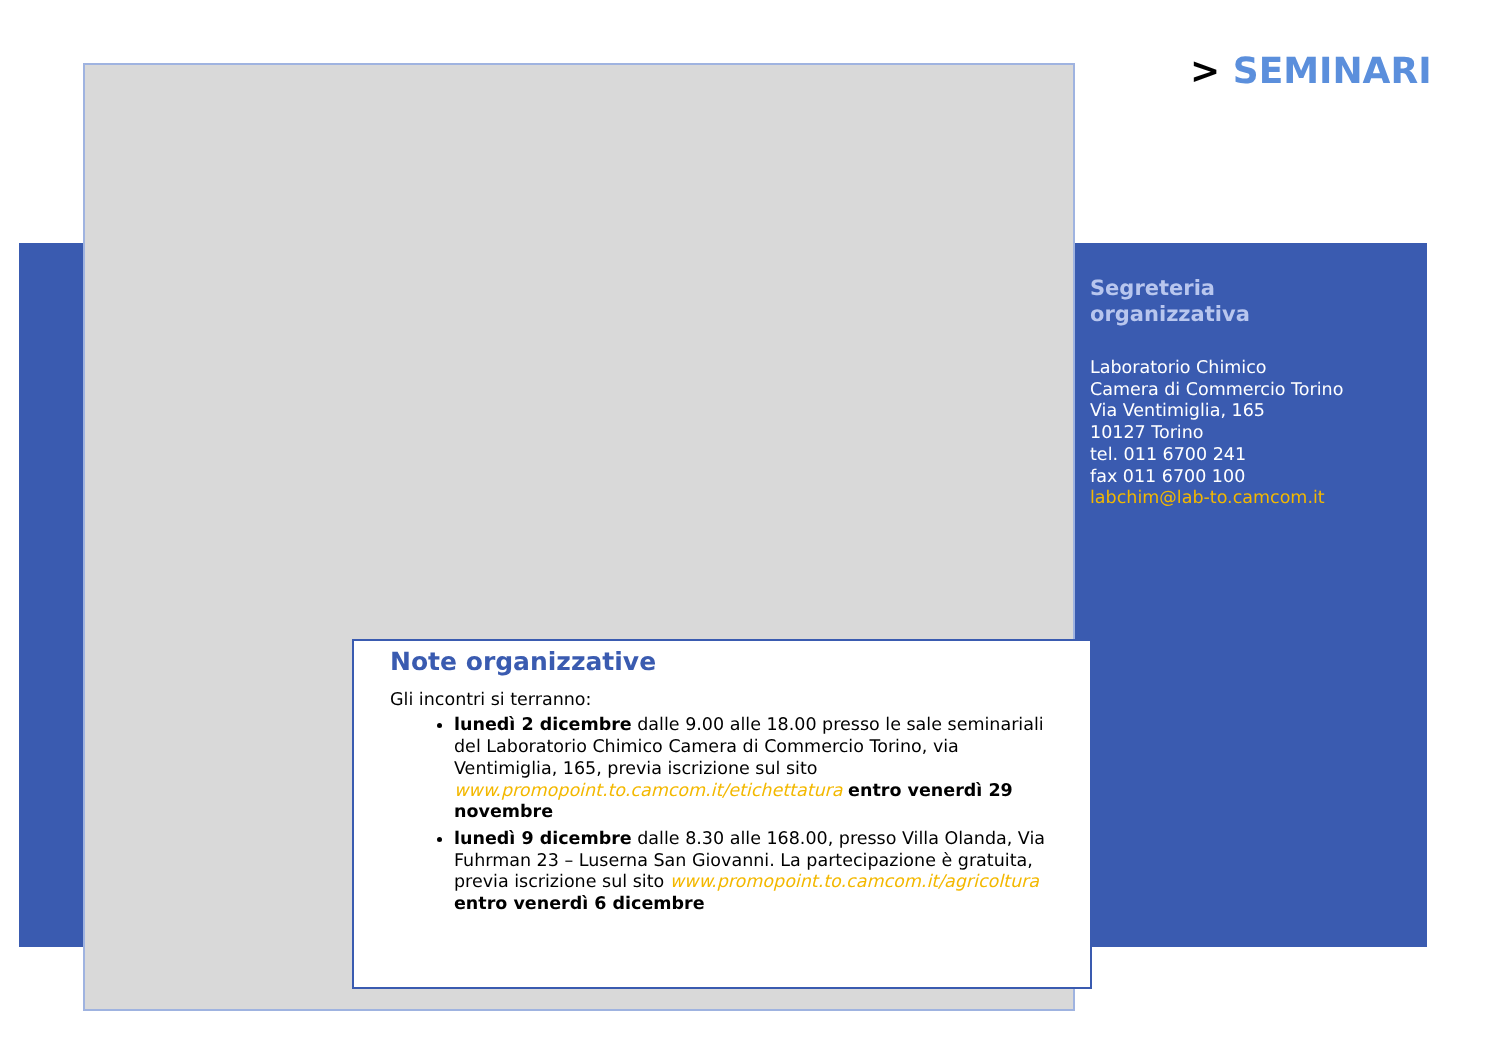> SEMINARI
Segreteria
organizzativa
Laboratorio Chimico
Camera di Commercio Torino
Via Ventimiglia, 165
10127 Torino
tel. 011 6700 241
fax 011 6700 100
labchim@lab-to.camcom.it
Note organizzative
Gli incontri si terranno:
lunedì 2 dicembre dalle 9.00 alle 18.00 presso le sale seminariali del Laboratorio Chimico Camera di Commercio Torino, via Ventimiglia, 165, previa iscrizione sul sito www.promopoint.to.camcom.it/etichettatura entro venerdì 29 novembre
lunedì 9 dicembre dalle 8.30 alle 168.00, presso Villa Olanda, Via Fuhrman 23 – Luserna San Giovanni. La partecipazione è gratuita, previa iscrizione sul sito www.promopoint.to.camcom.it/agricoltura entro venerdì 6 dicembre